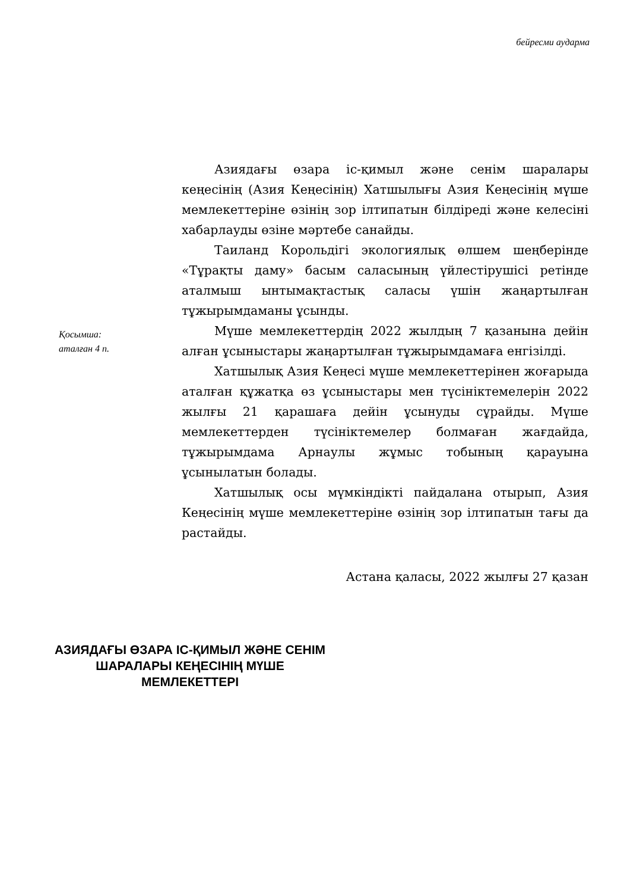бейресми аударма
Қосымша:
аталған 4 п.
Азиядағы өзара іс-қимыл және сенім шаралары кеңесінің (Азия Кеңесінің) Хатшылығы Азия Кеңесінің мүше мемлекеттеріне өзінің зор ілтипатын білдіреді және келесіні хабарлауды өзіне мәртебе санайды.
Таиланд Корольдігі экологиялық өлшем шеңберінде «Тұрақты даму» басым саласының үйлестірушісі ретінде аталмыш ынтымақтастық саласы үшін жаңартылған тұжырымдаманы ұсынды.
Мүше мемлекеттердің 2022 жылдың 7 қазанына дейін алған ұсыныстары жаңартылған тұжырымдамаға енгізілді.
Хатшылық Азия Кеңесі мүше мемлекеттерінен жоғарыда аталған құжатқа өз ұсыныстары мен түсініктемелерін 2022 жылғы 21 қарашаға дейін ұсынуды сұрайды. Мүше мемлекеттерден түсініктемелер болмаған жағдайда, тұжырымдама Арнаулы жұмыс тобының қарауына ұсынылатын болады.
Хатшылық осы мүмкіндікті пайдалана отырып, Азия Кеңесінің мүше мемлекеттеріне өзінің зор ілтипатын тағы да растайды.
Астана қаласы, 2022 жылғы 27 қазан
АЗИЯДАҒЫ ӨЗАРА ІС-ҚИМЫЛ ЖӘНЕ СЕНІМ ШАРАЛАРЫ КЕҢЕСІНІҢ МҮШЕ МЕМЛЕКЕТТЕРІ